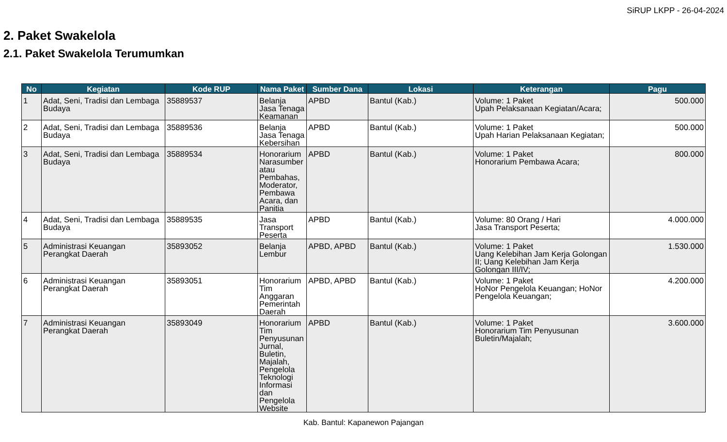SiRUP LKPP - 26-04-2024
2. Paket Swakelola
2.1. Paket Swakelola Terumumkan
| No | Kegiatan | Kode RUP | Nama Paket | Sumber Dana | Lokasi | Keterangan | Pagu |
| --- | --- | --- | --- | --- | --- | --- | --- |
| 1 | Adat, Seni, Tradisi dan Lembaga Budaya | 35889537 | Belanja Jasa Tenaga Keamanan | APBD | Bantul (Kab.) | Volume: 1 Paket Upah Pelaksanaan Kegiatan/Acara; | 500.000 |
| 2 | Adat, Seni, Tradisi dan Lembaga Budaya | 35889536 | Belanja Jasa Tenaga Kebersihan | APBD | Bantul (Kab.) | Volume: 1 Paket Upah Harian Pelaksanaan Kegiatan; | 500.000 |
| 3 | Adat, Seni, Tradisi dan Lembaga Budaya | 35889534 | Honorarium Narasumber atau Pembahas, Moderator, Pembawa Acara, dan Panitia | APBD | Bantul (Kab.) | Volume: 1 Paket Honorarium Pembawa Acara; | 800.000 |
| 4 | Adat, Seni, Tradisi dan Lembaga Budaya | 35889535 | Jasa Transport Peserta | APBD | Bantul (Kab.) | Volume: 80 Orang / Hari Jasa Transport Peserta; | 4.000.000 |
| 5 | Administrasi Keuangan Perangkat Daerah | 35893052 | Belanja Lembur | APBD, APBD | Bantul (Kab.) | Volume: 1 Paket Uang Kelebihan Jam Kerja Golongan II; Uang Kelebihan Jam Kerja Golongan III/IV; | 1.530.000 |
| 6 | Administrasi Keuangan Perangkat Daerah | 35893051 | Honorarium Tim Anggaran Pemerintah Daerah | APBD, APBD | Bantul (Kab.) | Volume: 1 Paket HoNor Pengelola Keuangan; HoNor Pengelola Keuangan; | 4.200.000 |
| 7 | Administrasi Keuangan Perangkat Daerah | 35893049 | Honorarium Tim Penyusunan Jurnal, Buletin, Majalah, Pengelola Teknologi Informasi dan Pengelola Website | APBD | Bantul (Kab.) | Volume: 1 Paket Honorarium Tim Penyusunan Buletin/Majalah; | 3.600.000 |
Kab. Bantul: Kapanewon Pajangan